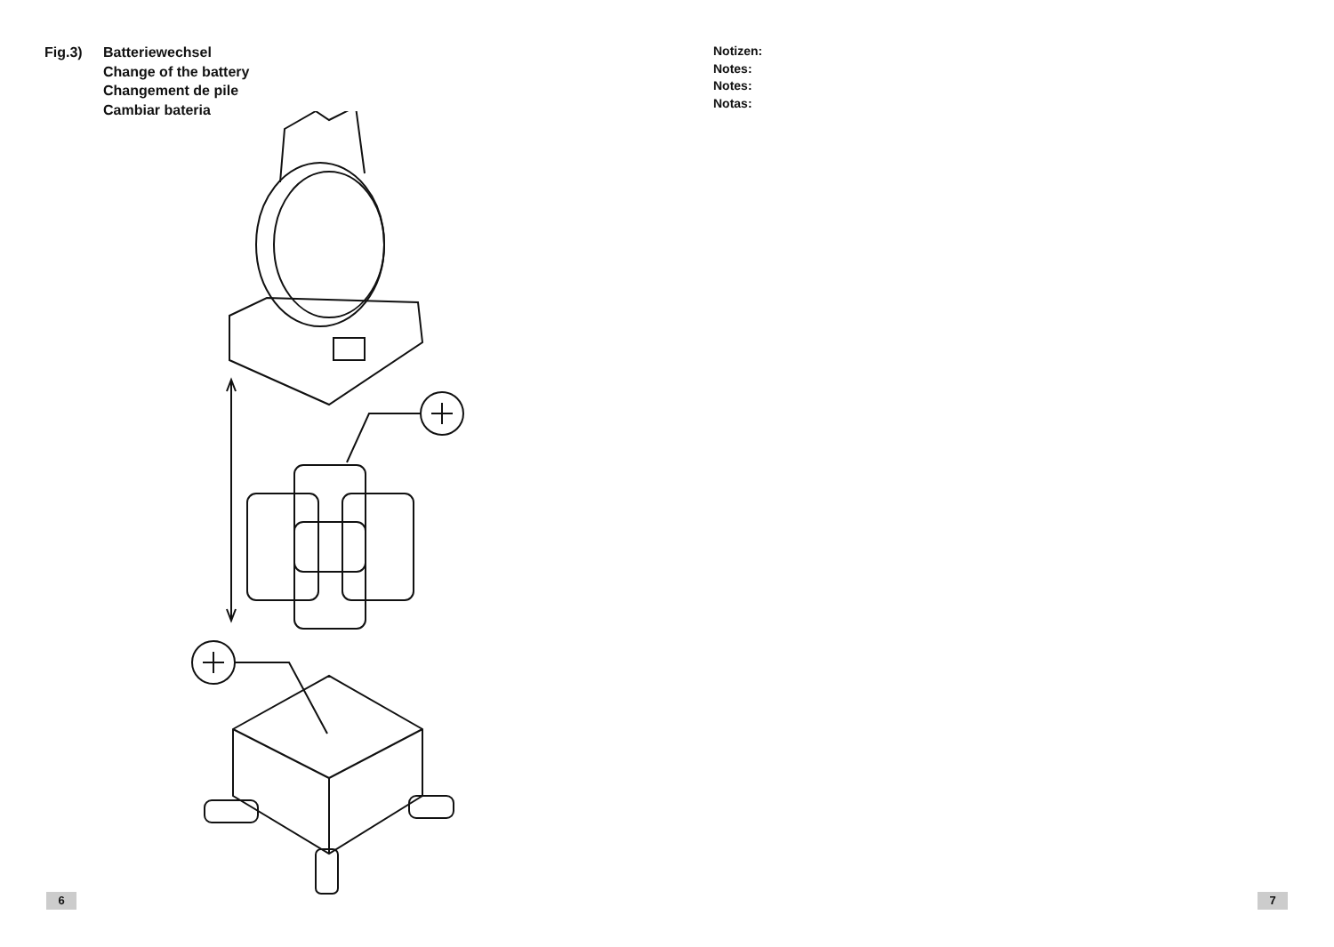Fig.3) Batteriewechsel
Change of the battery
Changement de pile
Cambiar bateria
6
Notizen:
Notes:
Notes:
Notas:
7